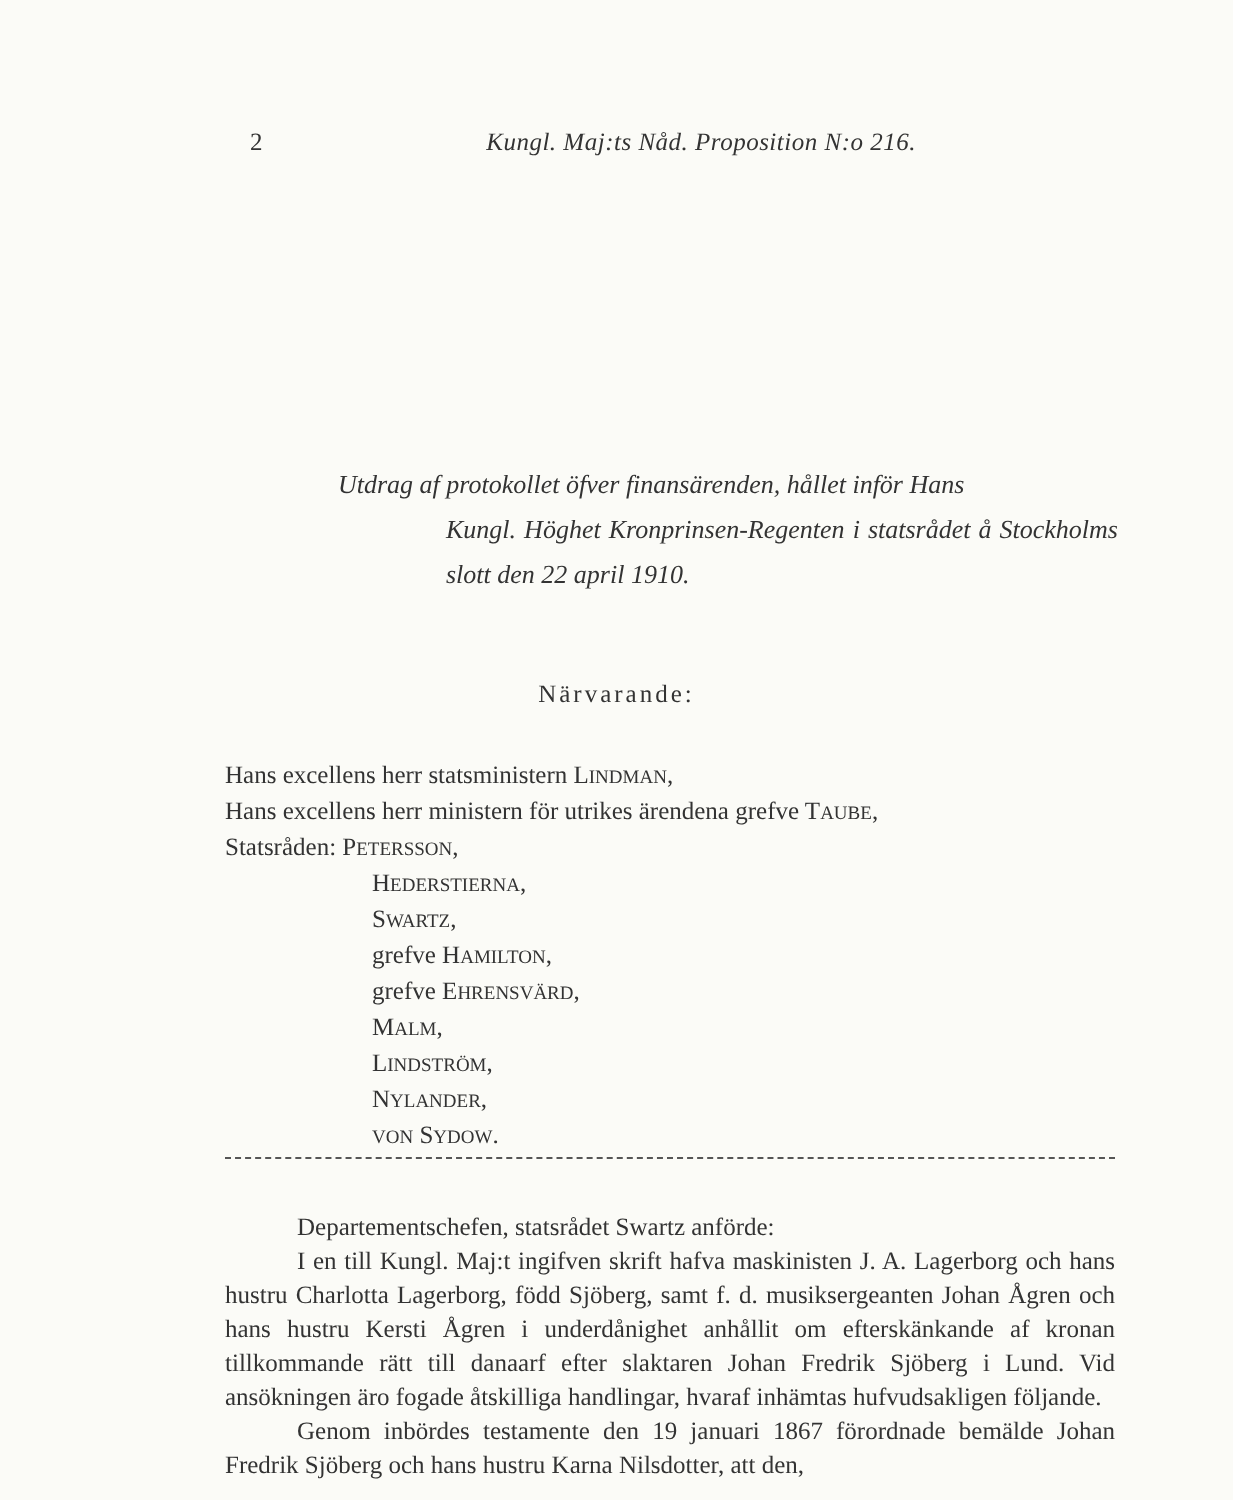2 Kungl. Maj:ts Nåd. Proposition N:o 216.
Utdrag af protokollet öfver finansärenden, hållet inför Hans
Kungl. Höghet Kronprinsen-Regenten i statsrådet å Stockholms slott den 22 april 1910.
Närvarande:
Hans excellens herr statsministern LINDMAN,
Hans excellens herr ministern för utrikes ärendena grefve TAUBE,
Statsråden: PETERSSON,
HEDERSTIERNA,
SWARTZ,
grefve HAMILTON,
grefve EHRENSVÄRD,
MALM,
LINDSTRÖM,
NYLANDER,
VON SYDOW.
Departementschefen, statsrådet Swartz anförde:
I en till Kungl. Maj:t ingifven skrift hafva maskinisten J. A. Lagerborg och hans hustru Charlotta Lagerborg, född Sjöberg, samt f. d. musiksergeanten Johan Ågren och hans hustru Kersti Ågren i underdånighet anhållit om efterskänkande af kronan tillkommande rätt till danaarf efter slaktaren Johan Fredrik Sjöberg i Lund. Vid ansökningen äro fogade åtskilliga handlingar, hvaraf inhämtas hufvudsakligen följande.
Genom inbördes testamente den 19 januari 1867 förordnade bemälde Johan Fredrik Sjöberg och hans hustru Karna Nilsdotter, att den,